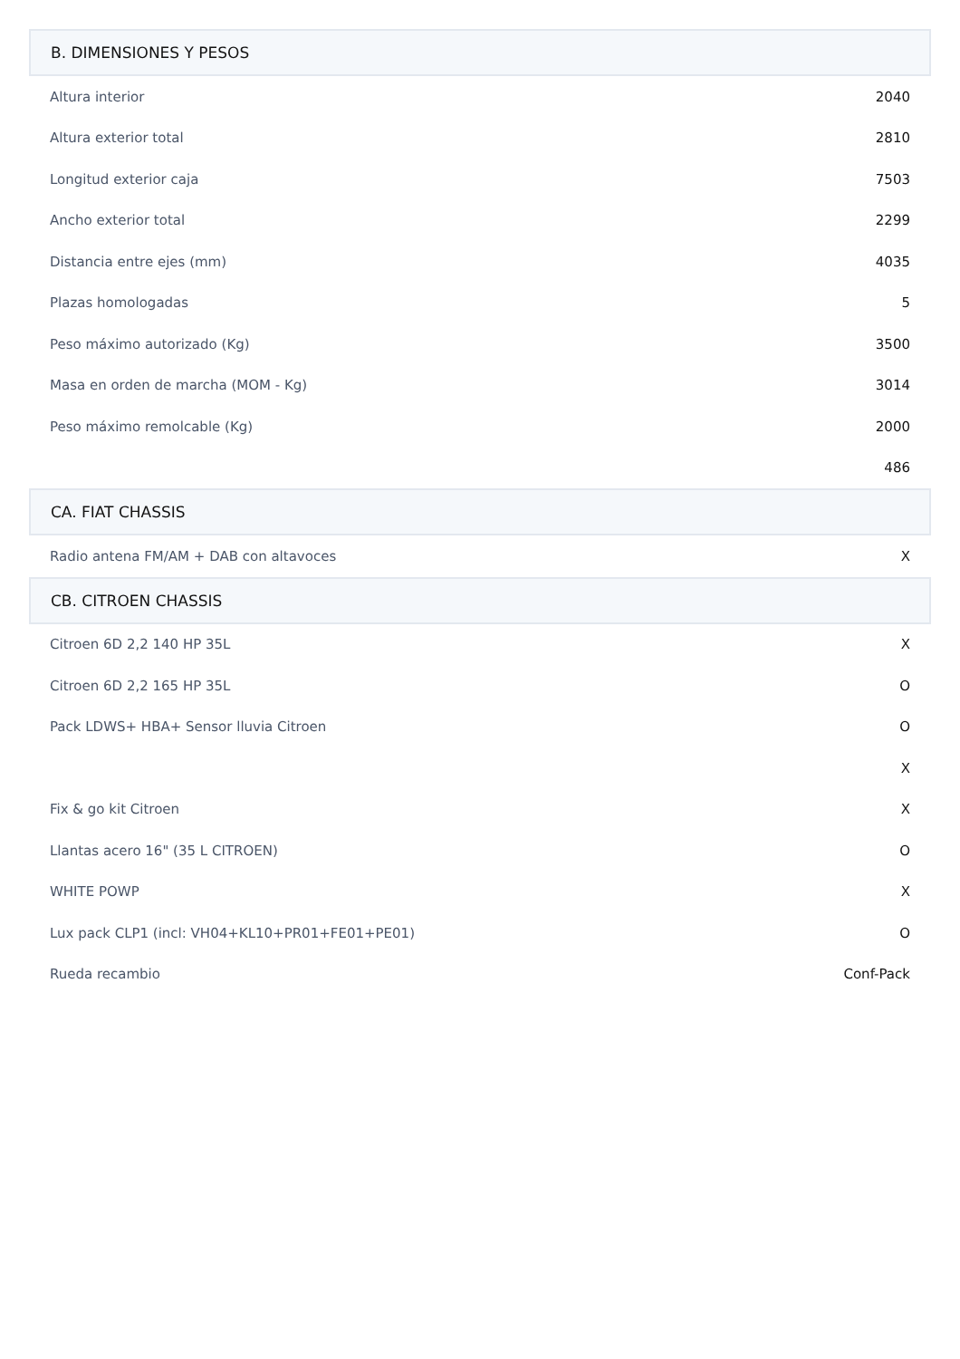| B. DIMENSIONES Y PESOS | |
| --- | --- |
| Altura interior | 2040 |
| Altura exterior total | 2810 |
| Longitud exterior caja | 7503 |
| Ancho exterior total | 2299 |
| Distancia entre ejes (mm) | 4035 |
| Plazas homologadas | 5 |
| Peso máximo autorizado (Kg) | 3500 |
| Masa en orden de marcha (MOM - Kg) | 3014 |
| Peso máximo remolcable (Kg) | 2000 |
| | 486 |
| CA. FIAT CHASSIS | |
| Radio antena FM/AM + DAB con altavoces | X |
| CB. CITROEN CHASSIS | |
| Citroen 6D 2,2 140 HP 35L | X |
| Citroen 6D 2,2 165 HP 35L | O |
| Pack LDWS+ HBA+ Sensor lluvia Citroen | O |
| | X |
| Fix & go kit Citroen | X |
| Llantas acero 16" (35 L CITROEN) | O |
| WHITE POWP | X |
| Lux pack CLP1 (incl: VH04+KL10+PR01+FE01+PE01) | O |
| Rueda recambio | Conf-Pack |